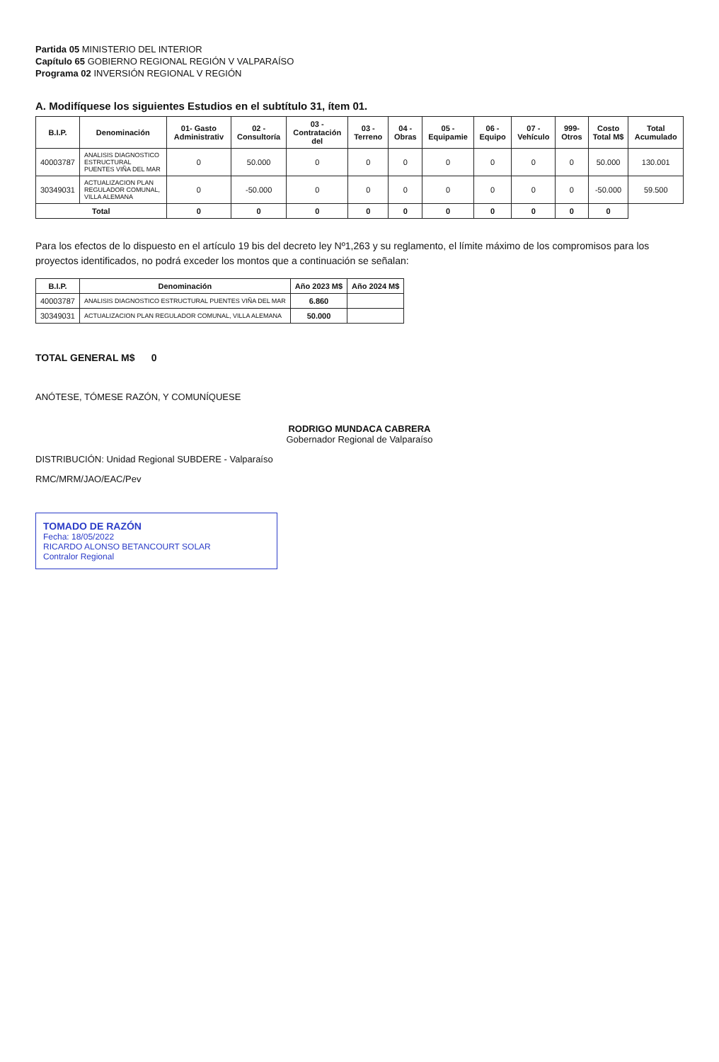Partida 05 MINISTERIO DEL INTERIOR
Capítulo 65 GOBIERNO REGIONAL REGIÓN V VALPARAÍSO
Programa 02 INVERSIÓN REGIONAL V REGIÓN
A. Modifíquese los siguientes Estudios en el subtítulo 31, ítem 01.
| B.I.P. | Denominación | 01- Gasto Administrativ | 02 - Consultoría | 03 - Contratación del | 03 - Terreno | 04 - Obras | 05 - Equipamie | 06 - Equipo | 07 - Vehículo | 999- Otros | Costo Total M$ | Total Acumulado |
| --- | --- | --- | --- | --- | --- | --- | --- | --- | --- | --- | --- | --- |
| 40003787 | ANALISIS DIAGNOSTICO ESTRUCTURAL PUENTES VIÑA DEL MAR | 0 | 50.000 | 0 | 0 | 0 | 0 | 0 | 0 | 0 | 50.000 | 130.001 |
| 30349031 | ACTUALIZACION PLAN REGULADOR COMUNAL, VILLA ALEMANA | 0 | -50.000 | 0 | 0 | 0 | 0 | 0 | 0 | 0 | -50.000 | 59.500 |
| Total | | 0 | 0 | 0 | 0 | 0 | 0 | 0 | 0 | 0 | 0 | |
Para los efectos de lo dispuesto en el artículo 19 bis del decreto ley Nº1,263 y su reglamento, el límite máximo de los compromisos para los proyectos identificados, no podrá exceder los montos que a continuación se señalan:
| B.I.P. | Denominación | Año 2023 M$ | Año 2024 M$ |
| --- | --- | --- | --- |
| 40003787 | ANALISIS DIAGNOSTICO ESTRUCTURAL PUENTES VIÑA DEL MAR | 6.860 | |
| 30349031 | ACTUALIZACION PLAN REGULADOR COMUNAL, VILLA ALEMANA | 50.000 | |
TOTAL GENERAL M$ 0
ANÓTESE, TÓMESE RAZÓN, Y COMUNÍQUESE
RODRIGO MUNDACA CABRERA
Gobernador Regional de Valparaíso
DISTRIBUCIÓN: Unidad Regional SUBDERE - Valparaíso
RMC/MRM/JAO/EAC/Pev
TOMADO DE RAZÓN
Fecha: 18/05/2022
RICARDO ALONSO BETANCOURT SOLAR
Contralor Regional